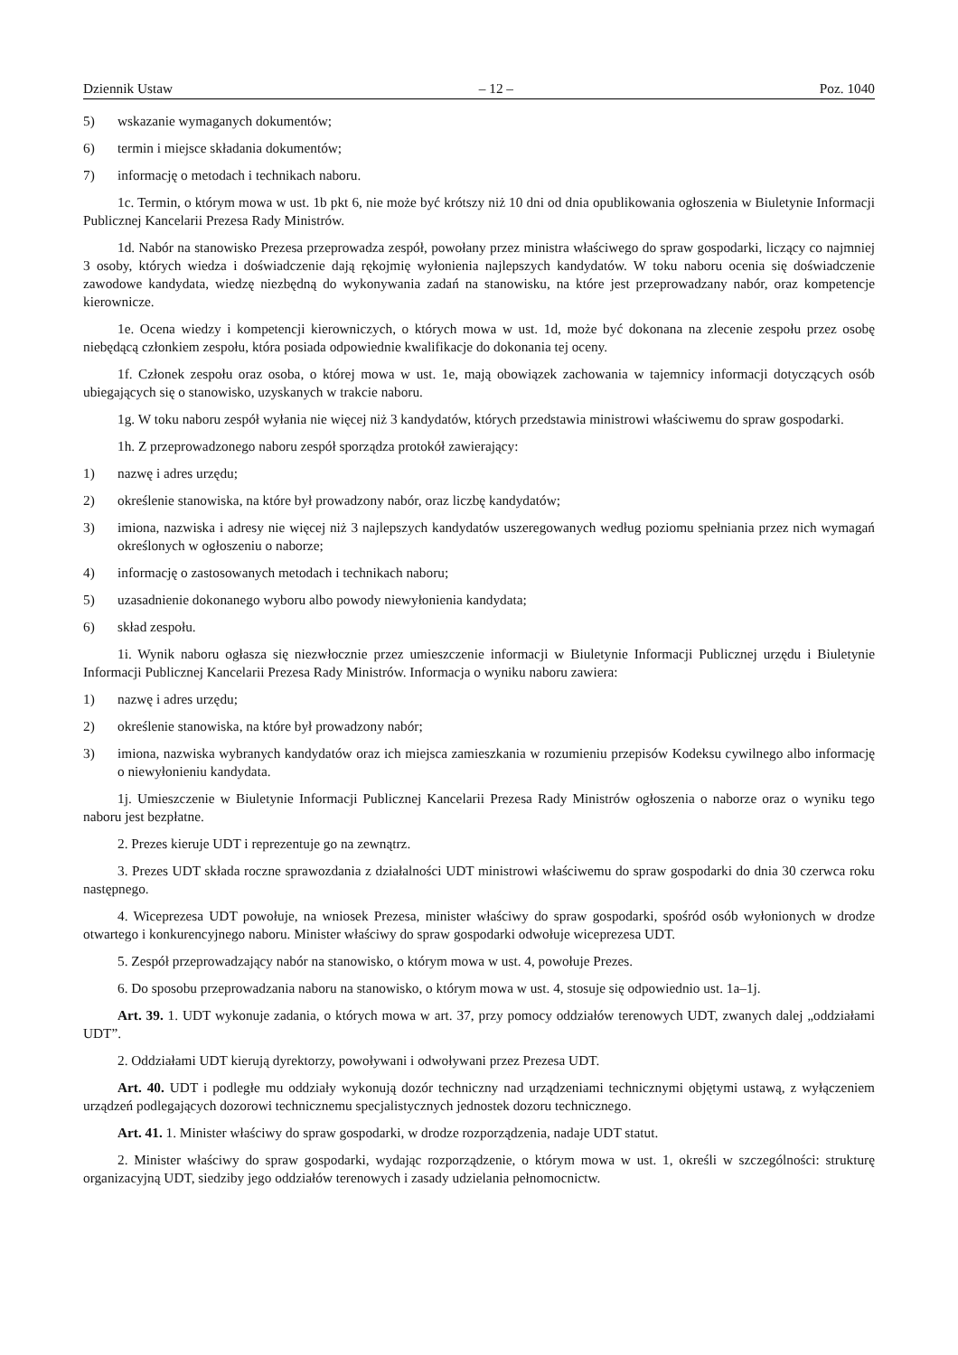Dziennik Ustaw – 12 – Poz. 1040
5) wskazanie wymaganych dokumentów;
6) termin i miejsce składania dokumentów;
7) informację o metodach i technikach naboru.
1c. Termin, o którym mowa w ust. 1b pkt 6, nie może być krótszy niż 10 dni od dnia opublikowania ogłoszenia w Biuletynie Informacji Publicznej Kancelarii Prezesa Rady Ministrów.
1d. Nabór na stanowisko Prezesa przeprowadza zespół, powołany przez ministra właściwego do spraw gospodarki, liczący co najmniej 3 osoby, których wiedza i doświadczenie dają rękojmię wyłonienia najlepszych kandydatów. W toku naboru ocenia się doświadczenie zawodowe kandydata, wiedzę niezbędną do wykonywania zadań na stanowisku, na które jest przeprowadzany nabór, oraz kompetencje kierownicze.
1e. Ocena wiedzy i kompetencji kierowniczych, o których mowa w ust. 1d, może być dokonana na zlecenie zespołu przez osobę niebędącą członkiem zespołu, która posiada odpowiednie kwalifikacje do dokonania tej oceny.
1f. Członek zespołu oraz osoba, o której mowa w ust. 1e, mają obowiązek zachowania w tajemnicy informacji dotyczących osób ubiegających się o stanowisko, uzyskanych w trakcie naboru.
1g. W toku naboru zespół wyłania nie więcej niż 3 kandydatów, których przedstawia ministrowi właściwemu do spraw gospodarki.
1h. Z przeprowadzonego naboru zespół sporządza protokół zawierający:
1) nazwę i adres urzędu;
2) określenie stanowiska, na które był prowadzony nabór, oraz liczbę kandydatów;
3) imiona, nazwiska i adresy nie więcej niż 3 najlepszych kandydatów uszeregowanych według poziomu spełniania przez nich wymagań określonych w ogłoszeniu o naborze;
4) informację o zastosowanych metodach i technikach naboru;
5) uzasadnienie dokonanego wyboru albo powody niewyłonienia kandydata;
6) skład zespołu.
1i. Wynik naboru ogłasza się niezwłocznie przez umieszczenie informacji w Biuletynie Informacji Publicznej urzędu i Biuletynie Informacji Publicznej Kancelarii Prezesa Rady Ministrów. Informacja o wyniku naboru zawiera:
1) nazwę i adres urzędu;
2) określenie stanowiska, na które był prowadzony nabór;
3) imiona, nazwiska wybranych kandydatów oraz ich miejsca zamieszkania w rozumieniu przepisów Kodeksu cywilnego albo informację o niewyłonieniu kandydata.
1j. Umieszczenie w Biuletynie Informacji Publicznej Kancelarii Prezesa Rady Ministrów ogłoszenia o naborze oraz o wyniku tego naboru jest bezpłatne.
2. Prezes kieruje UDT i reprezentuje go na zewnątrz.
3. Prezes UDT składa roczne sprawozdania z działalności UDT ministrowi właściwemu do spraw gospodarki do dnia 30 czerwca roku następnego.
4. Wiceprezesa UDT powołuje, na wniosek Prezesa, minister właściwy do spraw gospodarki, spośród osób wyłonionych w drodze otwartego i konkurencyjnego naboru. Minister właściwy do spraw gospodarki odwołuje wiceprezesa UDT.
5. Zespół przeprowadzający nabór na stanowisko, o którym mowa w ust. 4, powołuje Prezes.
6. Do sposobu przeprowadzania naboru na stanowisko, o którym mowa w ust. 4, stosuje się odpowiednio ust. 1a–1j.
Art. 39. 1. UDT wykonuje zadania, o których mowa w art. 37, przy pomocy oddziałów terenowych UDT, zwanych dalej „oddziałami UDT”.
2. Oddziałami UDT kierują dyrektorzy, powoływani i odwoływani przez Prezesa UDT.
Art. 40. UDT i podległe mu oddziały wykonują dozór techniczny nad urządzeniami technicznymi objętymi ustawą, z wyłączeniem urządzeń podlegających dozorowi technicznemu specjalistycznych jednostek dozoru technicznego.
Art. 41. 1. Minister właściwy do spraw gospodarki, w drodze rozporządzenia, nadaje UDT statut.
2. Minister właściwy do spraw gospodarki, wydając rozporządzenie, o którym mowa w ust. 1, określi w szczególności: strukturę organizacyjną UDT, siedziby jego oddziałów terenowych i zasady udzielania pełnomocnictw.